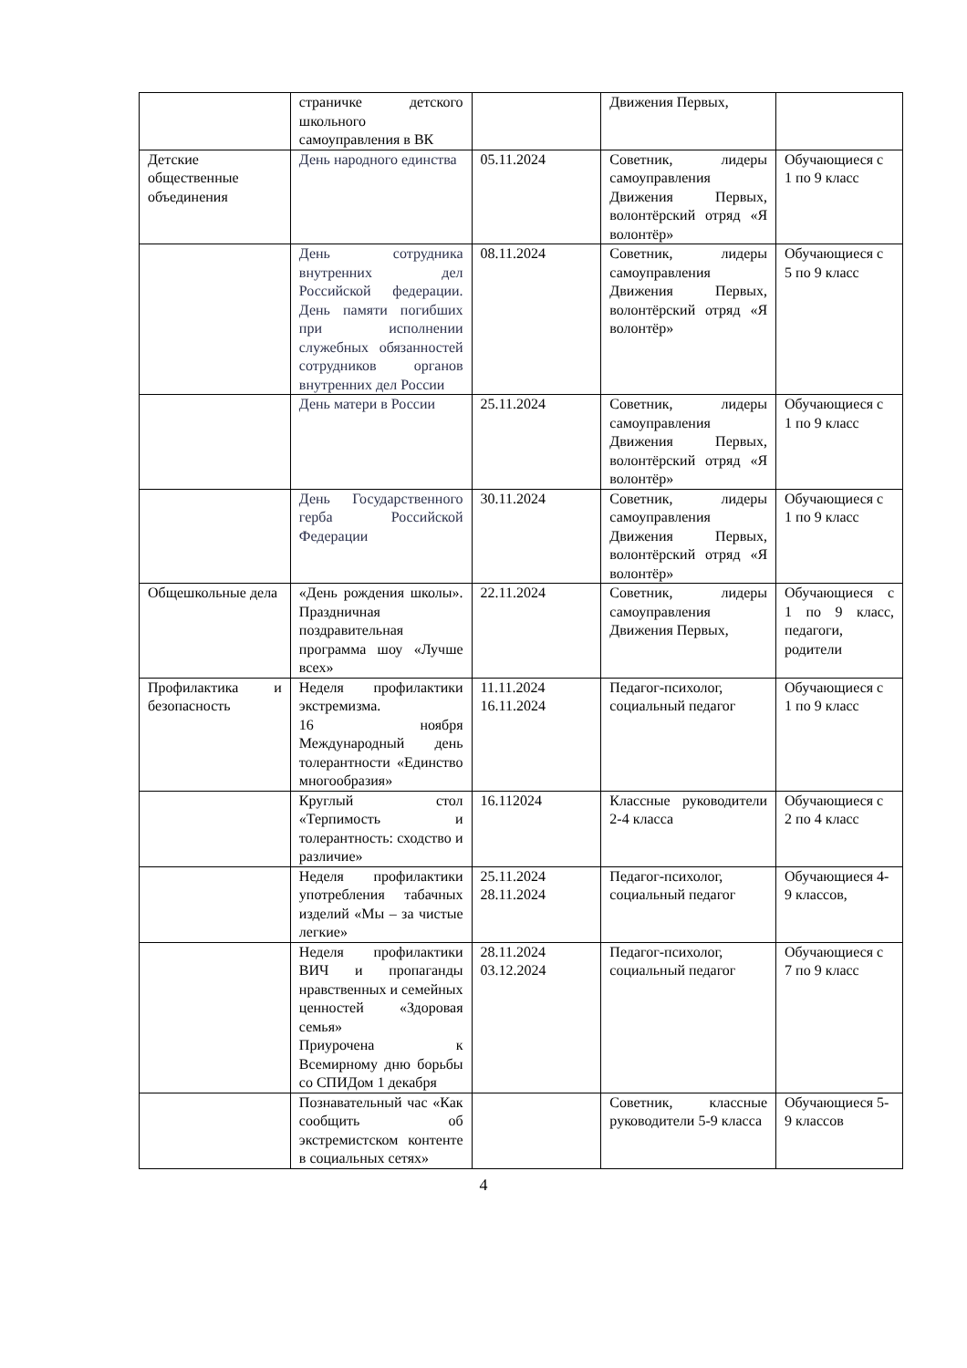| | страничке детского школьного самоуправления в ВК | | Движения Первых, | |
| Детские общественные объединения | День народного единства | 05.11.2024 | Советник, лидеры самоуправления Движения Первых, волонтёрский отряд «Я волонтёр» | Обучающиеся с 1 по 9 класс |
| | День сотрудника внутренних дел Российской федерации. День памяти погибших при исполнении служебных обязанностей сотрудников органов внутренних дел России | 08.11.2024 | Советник, лидеры самоуправления Движения Первых, волонтёрский отряд «Я волонтёр» | Обучающиеся с 5 по 9 класс |
| | День матери в России | 25.11.2024 | Советник, лидеры самоуправления Движения Первых, волонтёрский отряд «Я волонтёр» | Обучающиеся с 1 по 9 класс |
| | День Государственного герба Российской Федерации | 30.11.2024 | Советник, лидеры самоуправления Движения Первых, волонтёрский отряд «Я волонтёр» | Обучающиеся с 1 по 9 класс |
| Общешкольные дела | «День рождения школы». Праздничная поздравительная программа шоу «Лучше всех» | 22.11.2024 | Советник, лидеры самоуправления Движения Первых, | Обучающиеся с 1 по 9 класс, педагоги, родители |
| Профилактика и безопасность | Неделя профилактики экстремизма. 16 ноября Международный день толерантности «Единство многообразия» | 11.11.2024 16.11.2024 | Педагог-психолог, социальный педагог | Обучающиеся с 1 по 9 класс |
| | Круглый стол «Терпимость и толерантность: сходство и различие» | 16.112024 | Классные руководители 2-4 класса | Обучающиеся с 2 по 4 класс |
| | Неделя профилактики употребления табачных изделий «Мы – за чистые легкие» | 25.11.2024 28.11.2024 | Педагог-психолог, социальный педагог | Обучающиеся 4-9 классов, |
| | Неделя профилактики ВИЧ и пропаганды нравственных и семейных ценностей «Здоровая семья» Приурочена к Всемирному дню борьбы со СПИДом 1 декабря | 28.11.2024 03.12.2024 | Педагог-психолог, социальный педагог | Обучающиеся с 7 по 9 класс |
| | Познавательный час «Как сообщить об экстремистском контенте в социальных сетях» | | Советник, классные руководители 5-9 класса | Обучающиеся 5-9 классов |
4